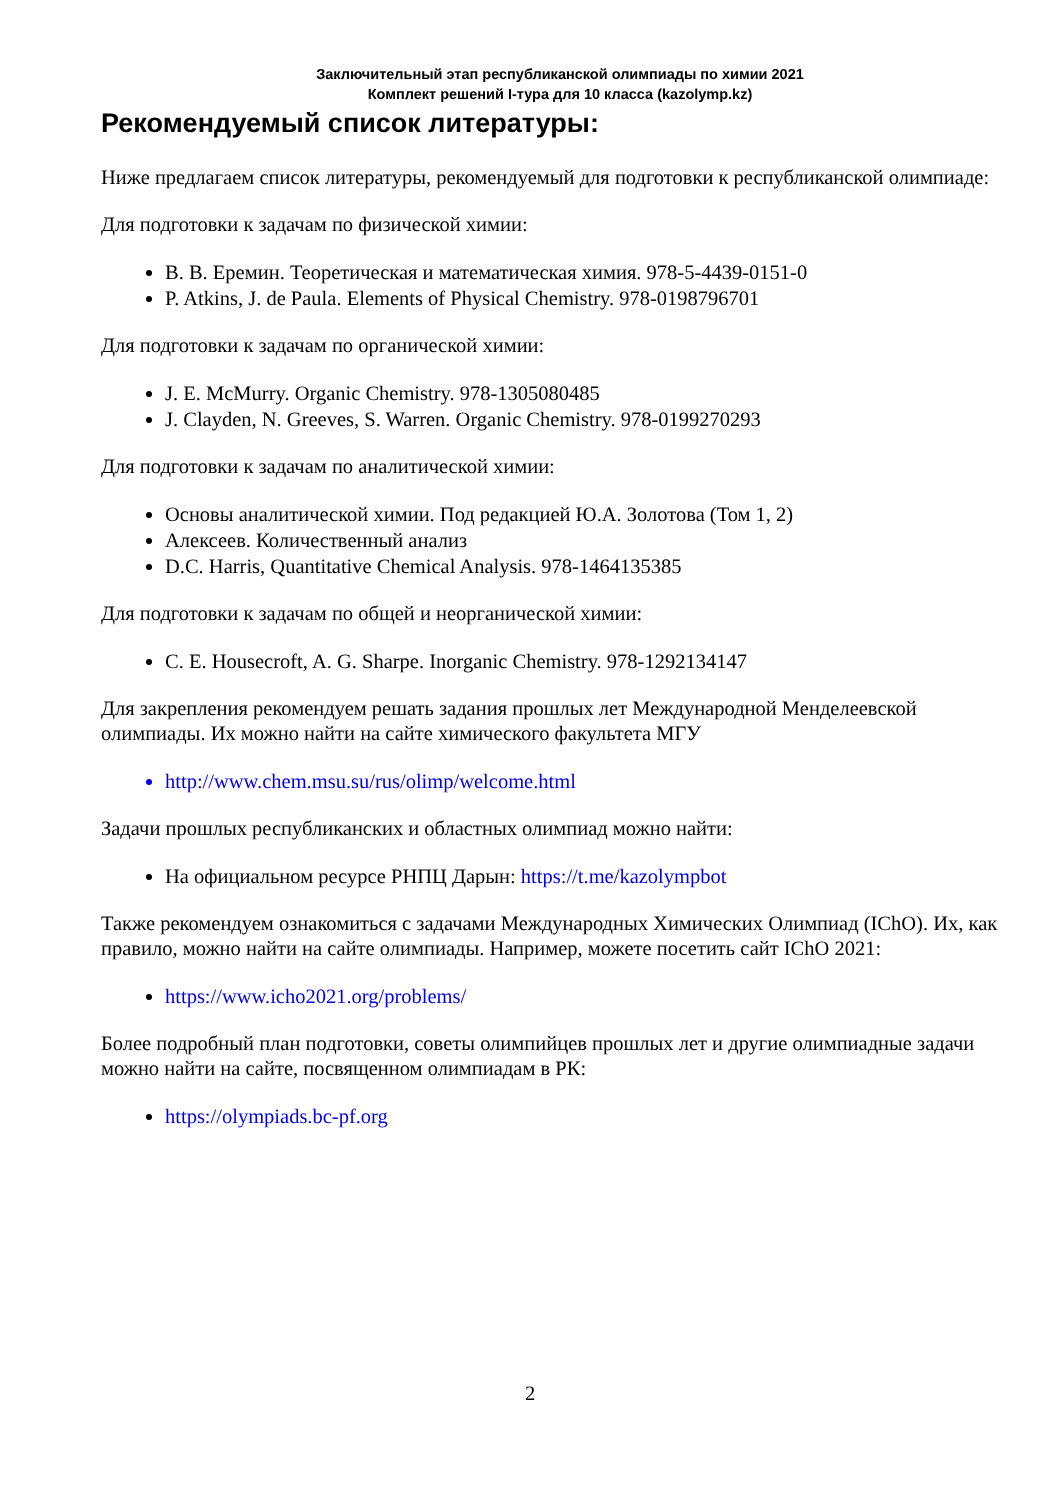Заключительный этап республиканской олимпиады по химии 2021
Комплект решений I-тура для 10 класса (kazolymp.kz)
Рекомендуемый список литературы:
Ниже предлагаем список литературы, рекомендуемый для подготовки к республиканской олимпиаде:
Для подготовки к задачам по физической химии:
В. В. Еремин. Теоретическая и математическая химия. 978-5-4439-0151-0
P. Atkins, J. de Paula. Elements of Physical Chemistry. 978-0198796701
Для подготовки к задачам по органической химии:
J. E. McMurry. Organic Chemistry. 978-1305080485
J. Clayden, N. Greeves, S. Warren. Organic Chemistry. 978-0199270293
Для подготовки к задачам по аналитической химии:
Основы аналитической химии. Под редакцией Ю.А. Золотова (Том 1, 2)
Алексеев. Количественный анализ
D.C. Harris, Quantitative Chemical Analysis. 978-1464135385
Для подготовки к задачам по общей и неорганической химии:
C. E. Housecroft, A. G. Sharpe. Inorganic Chemistry. 978-1292134147
Для закрепления рекомендуем решать задания прошлых лет Международной Менделеевской олимпиады. Их можно найти на сайте химического факультета МГУ
http://www.chem.msu.su/rus/olimp/welcome.html
Задачи прошлых республиканских и областных олимпиад можно найти:
На официальном ресурсе РНПЦ Дарын: https://t.me/kazolympbot
Также рекомендуем ознакомиться с задачами Международных Химических Олимпиад (IChO). Их, как правило, можно найти на сайте олимпиады. Например, можете посетить сайт IChO 2021:
https://www.icho2021.org/problems/
Более подробный план подготовки, советы олимпийцев прошлых лет и другие олимпиадные задачи можно найти на сайте, посвященном олимпиадам в РК:
https://olympiads.bc-pf.org
2